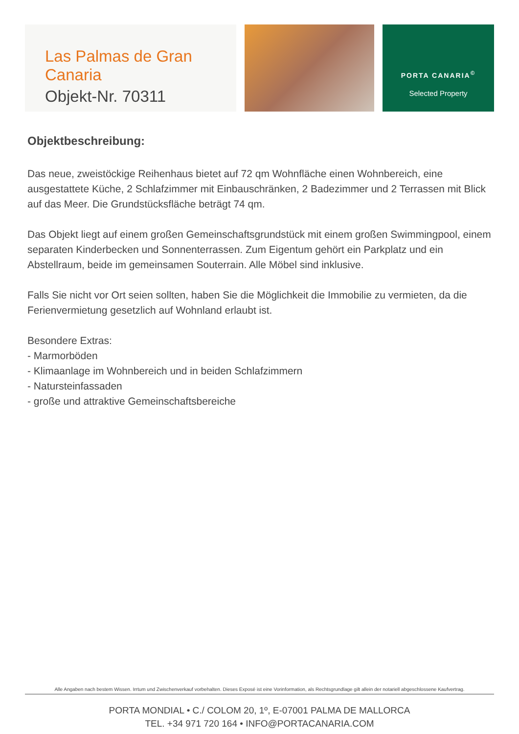Las Palmas de Gran Canaria
Objekt-Nr. 70311
PORTA CANARIA<sup>©</sup>
Selected Property
Objektbeschreibung:
Das neue, zweistöckige Reihenhaus bietet auf 72 qm Wohnfläche einen Wohnbereich, eine ausgestattete Küche, 2 Schlafzimmer mit Einbauschränken, 2 Badezimmer und 2 Terrassen mit Blick auf das Meer. Die Grundstücksfläche beträgt 74 qm.
Das Objekt liegt auf einem großen Gemeinschaftsgrundstück mit einem großen Swimmingpool, einem separaten Kinderbecken und Sonnenterrassen. Zum Eigentum gehört ein Parkplatz und ein Abstellraum, beide im gemeinsamen Souterrain. Alle Möbel sind inklusive.
Falls Sie nicht vor Ort seien sollten, haben Sie die Möglichkeit die Immobilie zu vermieten, da die Ferienvermietung gesetzlich auf Wohnland erlaubt ist.
Besondere Extras:
- Marmorböden
- Klimaanlage im Wohnbereich und in beiden Schlafzimmern
- Natursteinfassaden
- große und attraktive Gemeinschaftsbereiche
Alle Angaben nach bestem Wissen. Irrtum und Zwischenverkauf vorbehalten. Dieses Exposé ist eine Vorinformation, als Rechtsgrundlage gilt allein der notariell abgeschlossene Kaufvertrag.
PORTA MONDIAL • C./ COLOM 20, 1º, E-07001 PALMA DE MALLORCA
TEL. +34 971 720 164 • INFO@PORTACANARIA.COM